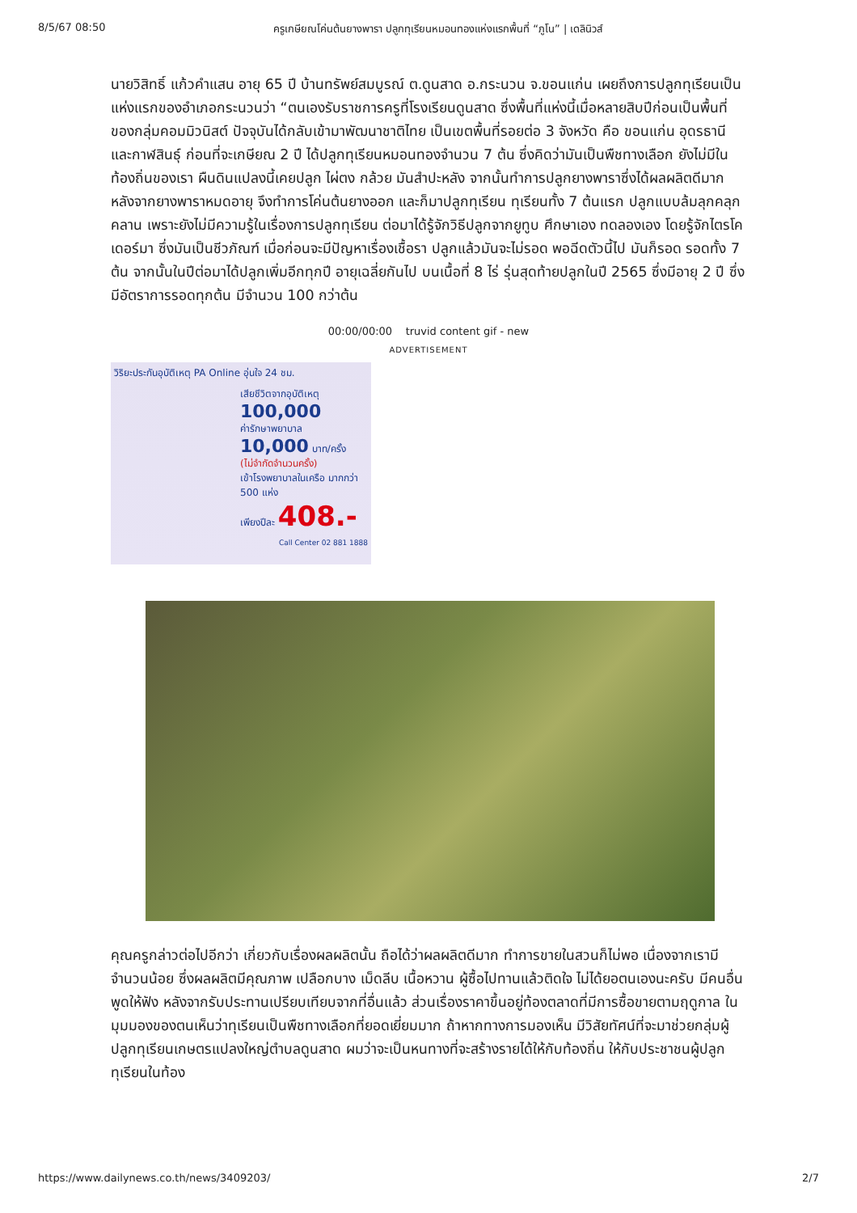8/5/67 08:50 ครูเกษียณโค่นต้นยางพารา ปลูกทุเรียนหมอนทองแห่งแรกพื้นที่ “ภูโน” | เดลินิวส์
นายวิสิทธิ์ แก้วคำแสน อายุ 65 ปี บ้านทรัพย์สมบูรณ์ ต.ดูนสาด อ.กระนวน จ.ขอนแก่น เผยถึงการปลูกทุเรียนเป็นแห่งแรกของอำเภอกระนวนว่า “ตนเองรับราชการครูที่โรงเรียนดูนสาด ซึ่งพื้นที่แห่งนี้เมื่อหลายสิบปีก่อนเป็นพื้นที่ของกลุ่มคอมมิวนิสต์ ปัจจุบันได้กลับเข้ามาพัฒนาชาติไทย เป็นเขตพื้นที่รอยต่อ 3 จังหวัด คือ ขอนแก่น อุดรธานี และกาฬสินธุ์ ก่อนที่จะเกษียณ 2 ปี ได้ปลูกทุเรียนหมอนทองจำนวน 7 ต้น ซึ่งคิดว่ามันเป็นพืชทางเลือก ยังไม่มีในท้องถิ่นของเรา ผืนดินแปลงนี้เคยปลูก ไผ่ตง กล้วย มันสำปะหลัง จากนั้นทำการปลูกยางพาราซึ่งได้ผลผลิตดีมาก หลังจากยางพาราหมดอายุ จึงทำการโค่นต้นยางออก และก็มาปลูกทุเรียน ทุเรียนทั้ง 7 ต้นแรก ปลูกแบบล้มลุกคลุกคลาน เพราะยังไม่มีความรู้ในเรื่องการปลูกทุเรียน ต่อมาได้รู้จักวิธีปลูกจากยูทูบ ศึกษาเอง ทดลองเอง โดยรู้จักไตรโคเดอร์มา ซึ่งมันเป็นชีวภัณฑ์ เมื่อก่อนจะมีปัญหาเรื่องเชื้อรา ปลูกแล้วมันจะไม่รอด พอฉีดตัวนี้ไป มันก็รอด รอดทั้ง 7 ต้น จากนั้นในปีต่อมาได้ปลูกเพิ่มอีกทุกปี อายุเฉลี่ยกันไป บนเนื้อที่ 8 ไร่ รุ่นสุดท้ายปลูกในปี 2565 ซึ่งมีอายุ 2 ปี ซึ่งมีอัตราการรอดทุกต้น มีจำนวน 100 กว่าต้น
00:00/00:00 truvid content gif - new
ADVERTISEMENT
วิริยะประกันอุบัติเหตุ PA Online อุ่นใจ 24 ชม.
เสียชีวิตจากอุบัติเหตุ 100,000
ค่ารักษาพยาบาล 10,000 บาท/ครั้ง
(ไม่จำกัดจำนวนครั้ง)
เข้าโรงพยาบาลในเครือ มากกว่า 500 แห่ง
เพียงปีละ 408.-
Call Center 02 881 1888
คุณครูกล่าวต่อไปอีกว่า เกี่ยวกับเรื่องผลผลิตนั้น ถือได้ว่าผลผลิตดีมาก ทำการขายในสวนก็ไม่พอ เนื่องจากเรามีจำนวนน้อย ซึ่งผลผลิตมีคุณภาพ เปลือกบาง เม็ดลีบ เนื้อหวาน ผู้ซื้อไปทานแล้วติดใจ ไม่ได้ยอตนเองนะครับ มีคนอื่นพูดให้ฟัง หลังจากรับประทานเปรียบเทียบจากที่อื่นแล้ว ส่วนเรื่องราคาขึ้นอยู่ท้องตลาดที่มีการซื้อขายตามฤดูกาล ในมุมมองของตนเห็นว่าทุเรียนเป็นพืชทางเลือกที่ยอดเยี่ยมมาก ถ้าหากทางการมองเห็น มีวิสัยทัศน์ที่จะมาช่วยกลุ่มผู้ปลูกทุเรียนเกษตรแปลงใหญ่ตำบลดูนสาด ผมว่าจะเป็นหนทางที่จะสร้างรายได้ให้กับท้องถิ่น ให้กับประชาชนผู้ปลูกทุเรียนในท้อง
https://www.dailynews.co.th/news/3409203/ 2/7